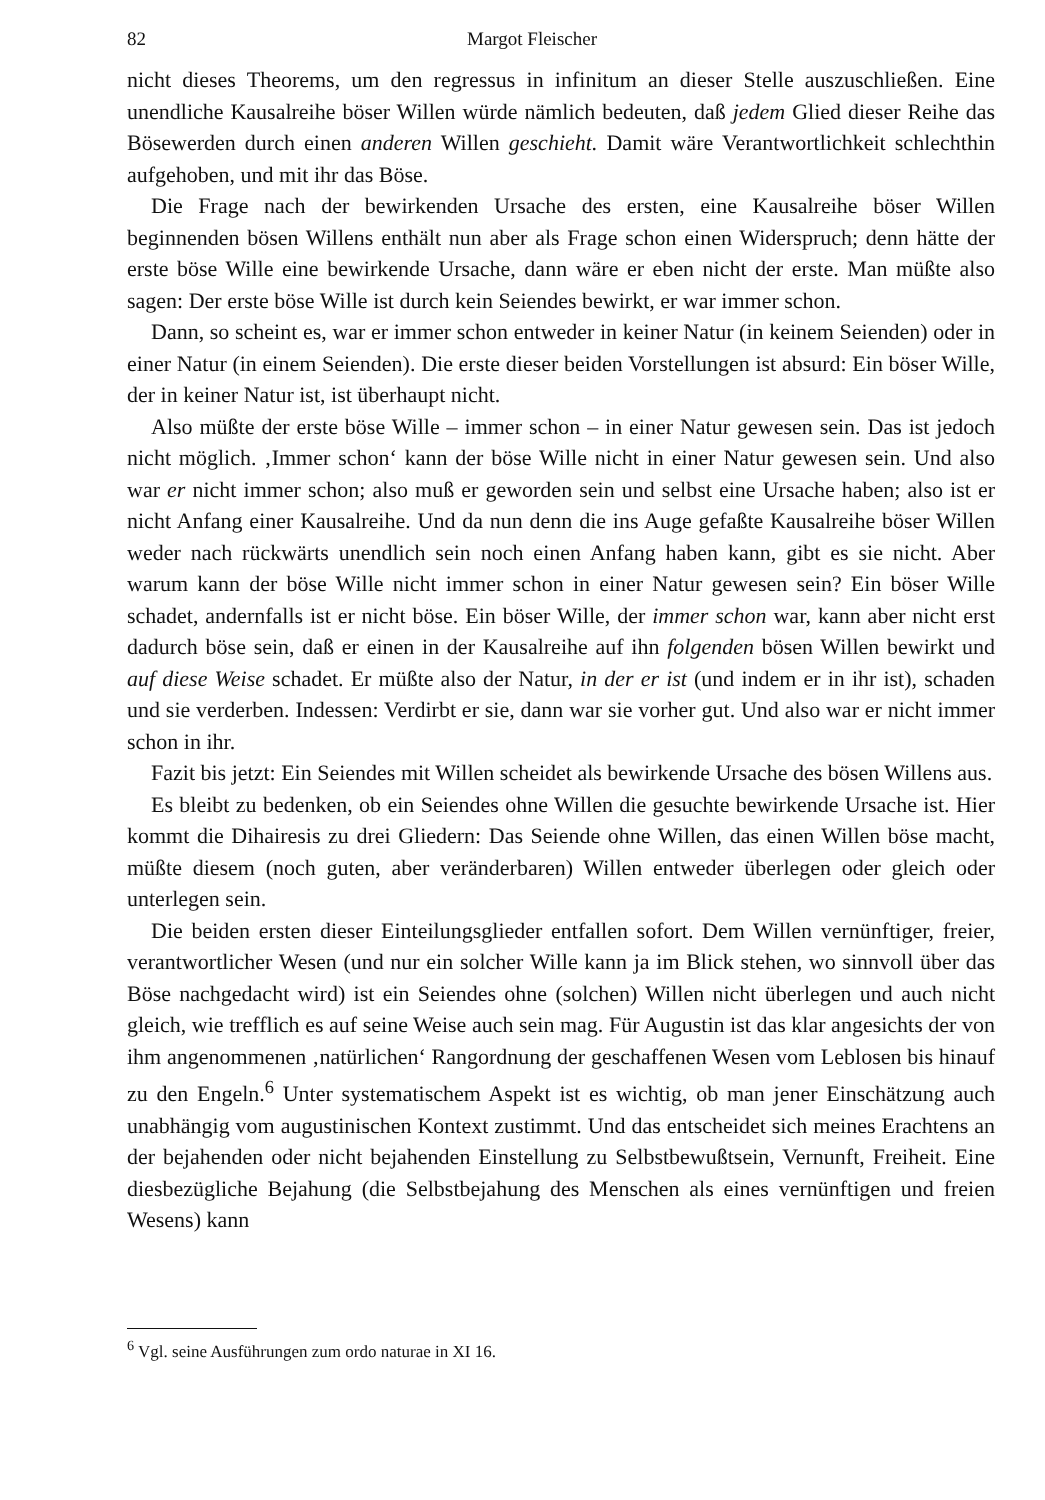82 Margot Fleischer
nicht dieses Theorems, um den regressus in infinitum an dieser Stelle auszuschließen. Eine unendliche Kausalreihe böser Willen würde nämlich bedeuten, daß jedem Glied dieser Reihe das Bösewerden durch einen anderen Willen geschieht. Damit wäre Verantwortlichkeit schlechthin aufgehoben, und mit ihr das Böse.
Die Frage nach der bewirkenden Ursache des ersten, eine Kausalreihe böser Willen beginnenden bösen Willens enthält nun aber als Frage schon einen Widerspruch; denn hätte der erste böse Wille eine bewirkende Ursache, dann wäre er eben nicht der erste. Man müßte also sagen: Der erste böse Wille ist durch kein Seiendes bewirkt, er war immer schon.
Dann, so scheint es, war er immer schon entweder in keiner Natur (in keinem Seienden) oder in einer Natur (in einem Seienden). Die erste dieser beiden Vorstellungen ist absurd: Ein böser Wille, der in keiner Natur ist, ist überhaupt nicht.
Also müßte der erste böse Wille – immer schon – in einer Natur gewesen sein. Das ist jedoch nicht möglich. ‚Immer schon‘ kann der böse Wille nicht in einer Natur gewesen sein. Und also war er nicht immer schon; also muß er geworden sein und selbst eine Ursache haben; also ist er nicht Anfang einer Kausalreihe. Und da nun denn die ins Auge gefaßte Kausalreihe böser Willen weder nach rückwärts unendlich sein noch einen Anfang haben kann, gibt es sie nicht. Aber warum kann der böse Wille nicht immer schon in einer Natur gewesen sein? Ein böser Wille schadet, andernfalls ist er nicht böse. Ein böser Wille, der immer schon war, kann aber nicht erst dadurch böse sein, daß er einen in der Kausalreihe auf ihn folgenden bösen Willen bewirkt und auf diese Weise schadet. Er müßte also der Natur, in der er ist (und indem er in ihr ist), schaden und sie verderben. Indessen: Verdirbt er sie, dann war sie vorher gut. Und also war er nicht immer schon in ihr.
Fazit bis jetzt: Ein Seiendes mit Willen scheidet als bewirkende Ursache des bösen Willens aus.
Es bleibt zu bedenken, ob ein Seiendes ohne Willen die gesuchte bewirkende Ursache ist. Hier kommt die Dihairesis zu drei Gliedern: Das Seiende ohne Willen, das einen Willen böse macht, müßte diesem (noch guten, aber veränderbaren) Willen entweder überlegen oder gleich oder unterlegen sein.
Die beiden ersten dieser Einteilungsglieder entfallen sofort. Dem Willen vernünftiger, freier, verantwortlicher Wesen (und nur ein solcher Wille kann ja im Blick stehen, wo sinnvoll über das Böse nachgedacht wird) ist ein Seiendes ohne (solchen) Willen nicht überlegen und auch nicht gleich, wie trefflich es auf seine Weise auch sein mag. Für Augustin ist das klar angesichts der von ihm angenommenen ‚natürlichen‘ Rangordnung der geschaffenen Wesen vom Leblosen bis hinauf zu den Engeln.<sup>6</sup> Unter systematischem Aspekt ist es wichtig, ob man jener Einschätzung auch unabhängig vom augustinischen Kontext zustimmt. Und das entscheidet sich meines Erachtens an der bejahenden oder nicht bejahenden Einstellung zu Selbstbewußtsein, Vernunft, Freiheit. Eine diesbezügliche Bejahung (die Selbstbejahung des Menschen als eines vernünftigen und freien Wesens) kann
<sup>6</sup> Vgl. seine Ausführungen zum ordo naturae in XI 16.